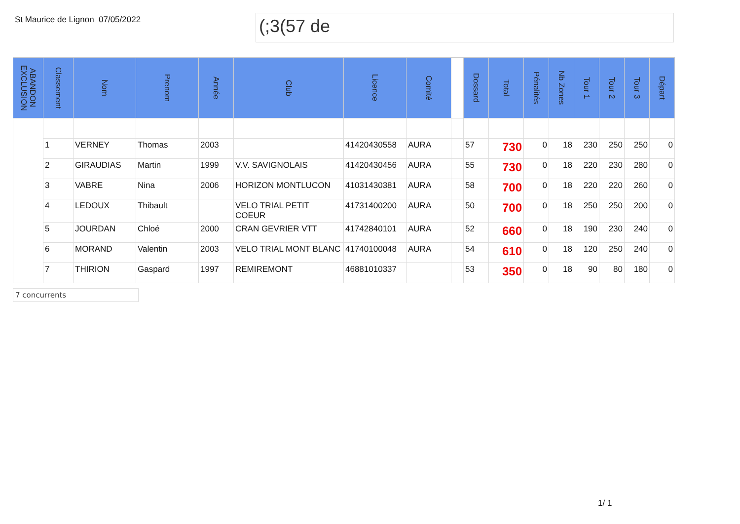St Maurice de Lignon
07/05/2022
(;3(57 de
| ABANDON EXCLUSION | Classement | Nom | Prenom | Année | Club | Licence | Comité | | Dossard | Total | Pénalités | Nb Zones | Tour 1 | Tour 2 | Tour 3 | Départ |
| --- | --- | --- | --- | --- | --- | --- | --- | --- | --- | --- | --- | --- | --- | --- | --- | --- |
| | 1 | VERNEY | Thomas | 2003 | | 41420430558 | AURA | | 57 | 730 | 0 | 18 | 230 | 250 | 250 | 0 |
| | 2 | GIRAUDIAS | Martin | 1999 | V.V. SAVIGNOLAIS | 41420430456 | AURA | | 55 | 730 | 0 | 18 | 220 | 230 | 280 | 0 |
| | 3 | VABRE | Nina | 2006 | HORIZON MONTLUCON | 41031430381 | AURA | | 58 | 700 | 0 | 18 | 220 | 220 | 260 | 0 |
| | 4 | LEDOUX | Thibault | | VELO TRIAL PETIT COEUR | 41731400200 | AURA | | 50 | 700 | 0 | 18 | 250 | 250 | 200 | 0 |
| | 5 | JOURDAN | Chloé | 2000 | CRAN GEVRIER VTT | 41742840101 | AURA | | 52 | 660 | 0 | 18 | 190 | 230 | 240 | 0 |
| | 6 | MORAND | Valentin | 2003 | VELO TRIAL MONT BLANC | 41740100048 | AURA | | 54 | 610 | 0 | 18 | 120 | 250 | 240 | 0 |
| | 7 | THIRION | Gaspard | 1997 | REMIREMONT | 46881010337 | | | 53 | 350 | 0 | 18 | 90 | 80 | 180 | 0 |
7 concurrents
1/ 1